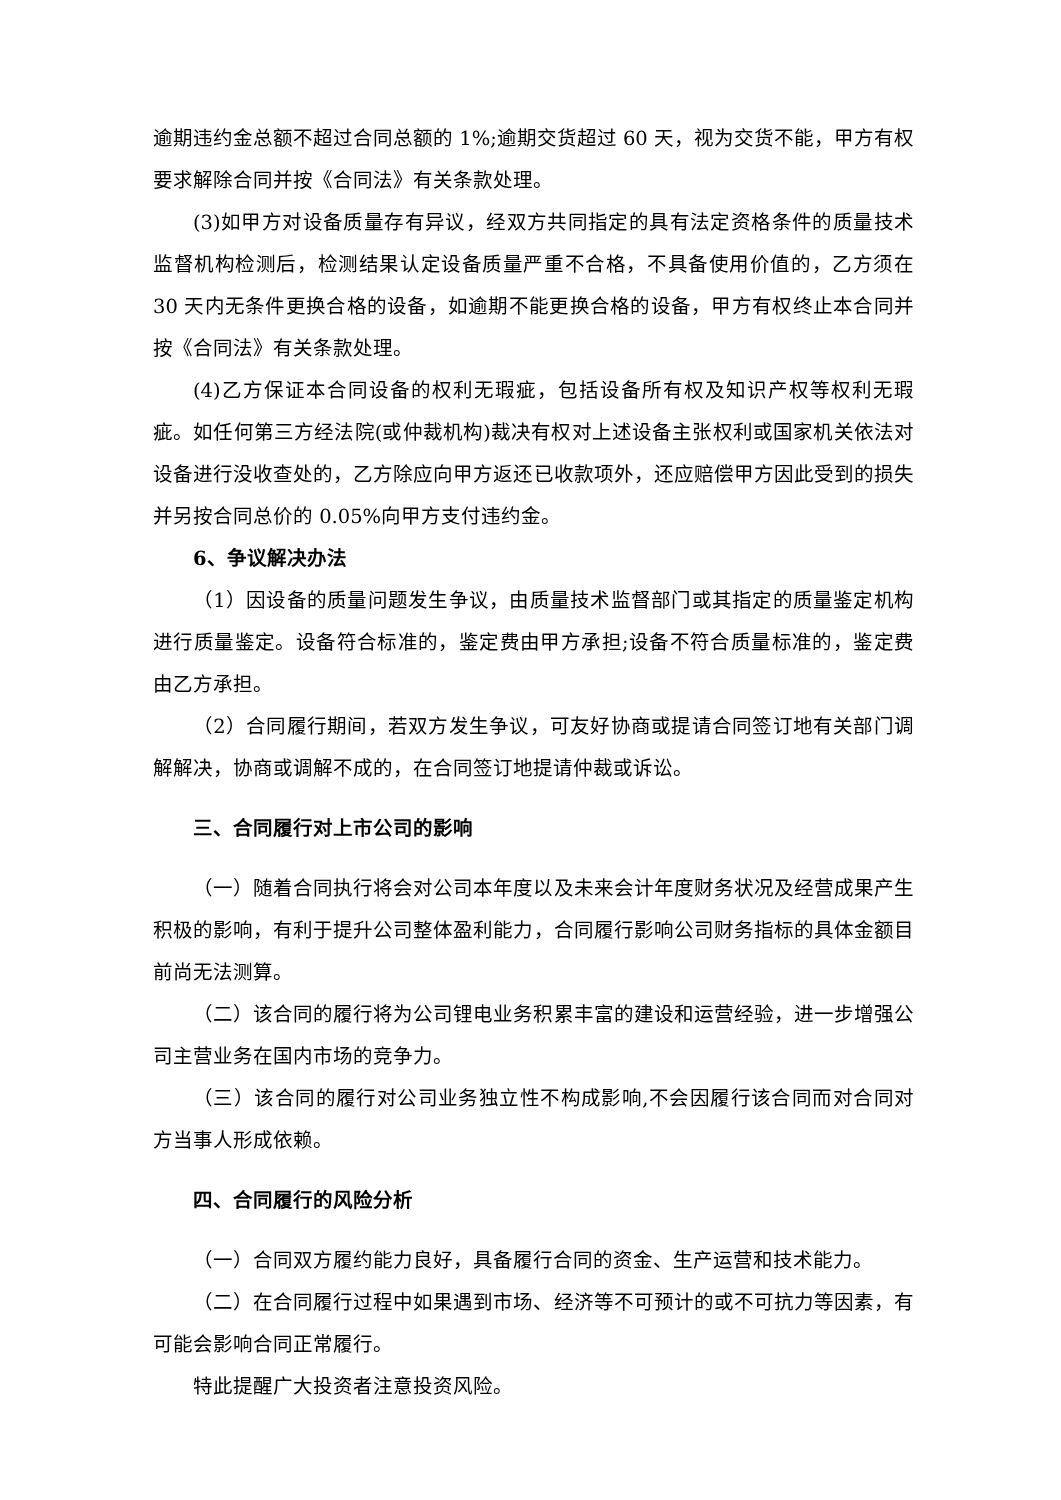逾期违约金总额不超过合同总额的 1%;逾期交货超过 60 天，视为交货不能，甲方有权要求解除合同并按《合同法》有关条款处理。
(3)如甲方对设备质量存有异议，经双方共同指定的具有法定资格条件的质量技术监督机构检测后，检测结果认定设备质量严重不合格，不具备使用价值的，乙方须在 30 天内无条件更换合格的设备，如逾期不能更换合格的设备，甲方有权终止本合同并按《合同法》有关条款处理。
(4)乙方保证本合同设备的权利无瑕疵，包括设备所有权及知识产权等权利无瑕疵。如任何第三方经法院(或仲裁机构)裁决有权对上述设备主张权利或国家机关依法对设备进行没收查处的，乙方除应向甲方返还已收款项外，还应赔偿甲方因此受到的损失并另按合同总价的 0.05%向甲方支付违约金。
6、争议解决办法
（1）因设备的质量问题发生争议，由质量技术监督部门或其指定的质量鉴定机构进行质量鉴定。设备符合标准的，鉴定费由甲方承担;设备不符合质量标准的，鉴定费由乙方承担。
（2）合同履行期间，若双方发生争议，可友好协商或提请合同签订地有关部门调解解决，协商或调解不成的，在合同签订地提请仲裁或诉讼。
三、合同履行对上市公司的影响
（一）随着合同执行将会对公司本年度以及未来会计年度财务状况及经营成果产生积极的影响，有利于提升公司整体盈利能力，合同履行影响公司财务指标的具体金额目前尚无法测算。
（二）该合同的履行将为公司锂电业务积累丰富的建设和运营经验，进一步增强公司主营业务在国内市场的竞争力。
（三）该合同的履行对公司业务独立性不构成影响,不会因履行该合同而对合同对方当事人形成依赖。
四、合同履行的风险分析
（一）合同双方履约能力良好，具备履行合同的资金、生产运营和技术能力。
（二）在合同履行过程中如果遇到市场、经济等不可预计的或不可抗力等因素，有可能会影响合同正常履行。
特此提醒广大投资者注意投资风险。